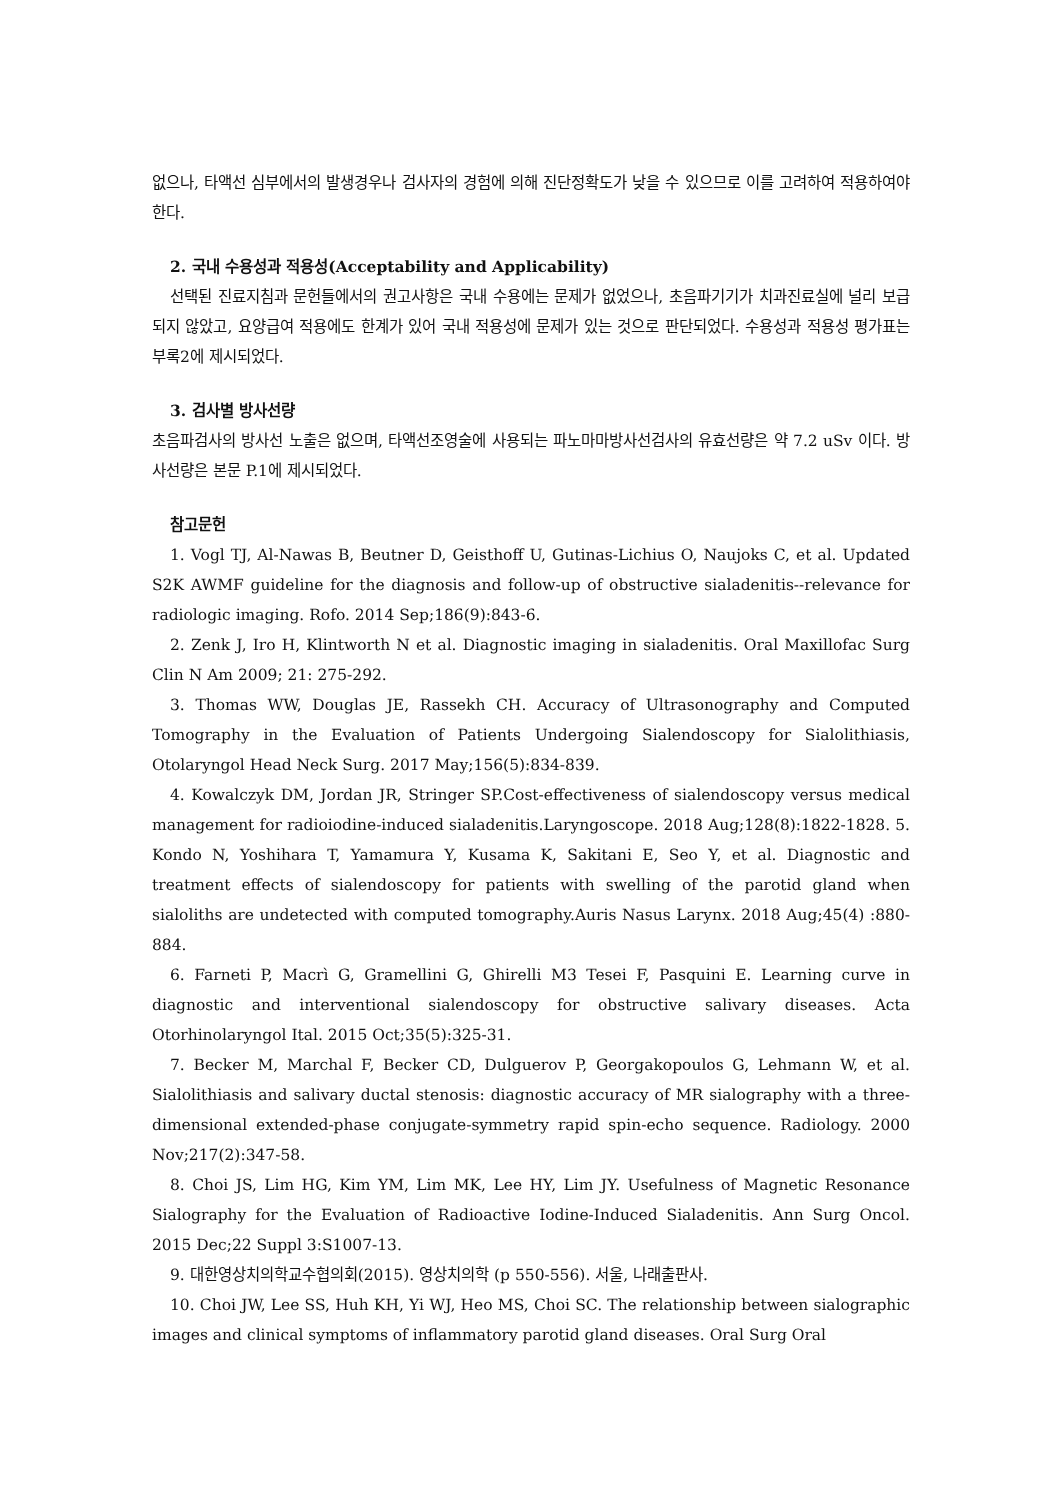없으나, 타액선 심부에서의 발생경우나 검사자의 경험에 의해 진단정확도가 낮을 수 있으므로 이를 고려하여 적용하여야 한다.
2. 국내 수용성과 적용성(Acceptability and Applicability)
선택된 진료지침과 문헌들에서의 권고사항은 국내 수용에는 문제가 없었으나, 초음파기기가 치과진료실에 널리 보급되지 않았고, 요양급여 적용에도 한계가 있어 국내 적용성에 문제가 있는 것으로 판단되었다. 수용성과 적용성 평가표는 부록2에 제시되었다.
3. 검사별 방사선량
초음파검사의 방사선 노출은 없으며, 타액선조영술에 사용되는 파노마마방사선검사의 유효선량은 약 7.2 uSv 이다. 방사선량은 본문 P.1에 제시되었다.
참고문헌
1. Vogl TJ, Al-Nawas B, Beutner D, Geisthoff U, Gutinas-Lichius O, Naujoks C, et al. Updated S2K AWMF guideline for the diagnosis and follow-up of obstructive sialadenitis--relevance for radiologic imaging. Rofo. 2014 Sep;186(9):843-6.
2. Zenk J, Iro H, Klintworth N et al. Diagnostic imaging in sialadenitis. Oral Maxillofac Surg Clin N Am 2009; 21: 275-292.
3. Thomas WW, Douglas JE, Rassekh CH. Accuracy of Ultrasonography and Computed Tomography in the Evaluation of Patients Undergoing Sialendoscopy for Sialolithiasis, Otolaryngol Head Neck Surg. 2017 May;156(5):834-839.
4. Kowalczyk DM, Jordan JR, Stringer SP.Cost-effectiveness of sialendoscopy versus medical management for radioiodine-induced sialadenitis.Laryngoscope. 2018 Aug;128(8):1822-1828. 5. Kondo N, Yoshihara T, Yamamura Y, Kusama K, Sakitani E, Seo Y, et al. Diagnostic and treatment effects of sialendoscopy for patients with swelling of the parotid gland when sialoliths are undetected with computed tomography.Auris Nasus Larynx. 2018 Aug;45(4) :880-884.
6. Farneti P, Macrì G, Gramellini G, Ghirelli M3 Tesei F, Pasquini E. Learning curve in diagnostic and interventional sialendoscopy for obstructive salivary diseases. Acta Otorhinolaryngol Ital. 2015 Oct;35(5):325-31.
7. Becker M, Marchal F, Becker CD, Dulguerov P, Georgakopoulos G, Lehmann W, et al. Sialolithiasis and salivary ductal stenosis: diagnostic accuracy of MR sialography with a three-dimensional extended-phase conjugate-symmetry rapid spin-echo sequence. Radiology. 2000 Nov;217(2):347-58.
8. Choi JS, Lim HG, Kim YM, Lim MK, Lee HY, Lim JY. Usefulness of Magnetic Resonance Sialography for the Evaluation of Radioactive Iodine-Induced Sialadenitis. Ann Surg Oncol. 2015 Dec;22 Suppl 3:S1007-13.
9. 대한영상치의학교수협의회(2015). 영상치의학 (p 550-556). 서울, 나래출판사.
10. Choi JW, Lee SS, Huh KH, Yi WJ, Heo MS, Choi SC. The relationship between sialographic images and clinical symptoms of inflammatory parotid gland diseases. Oral Surg Oral